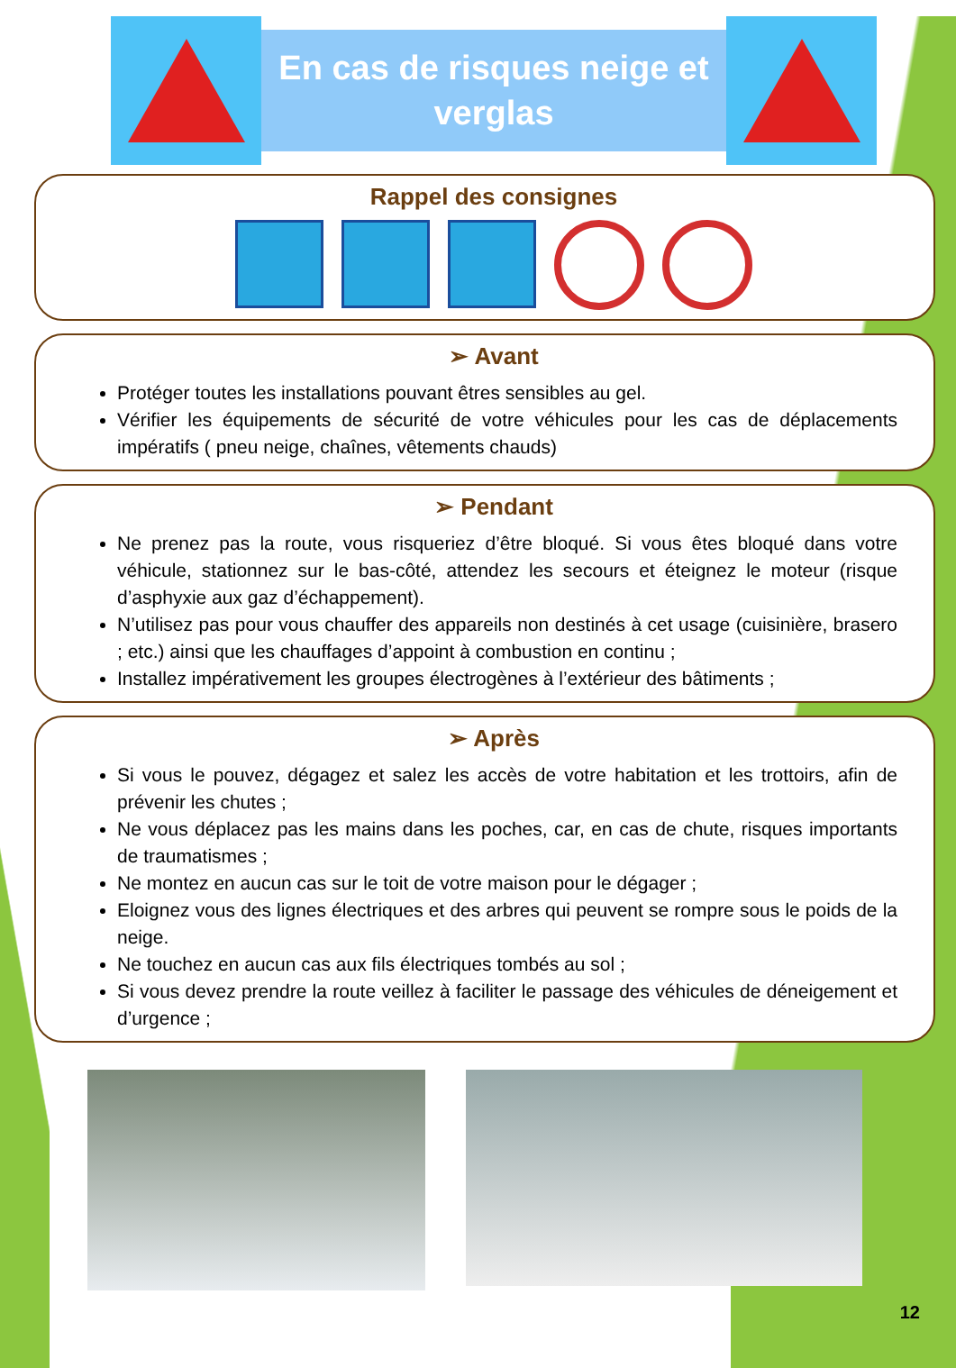En cas de risques neige et verglas
Rappel des consignes
➢ Avant
Protéger toutes les installations pouvant êtres sensibles au gel.
Vérifier les équipements de sécurité de votre véhicules pour les cas de déplacements impératifs ( pneu neige, chaînes, vêtements chauds)
➢ Pendant
Ne prenez pas la route, vous risqueriez d’être bloqué. Si vous êtes bloqué dans votre véhicule, stationnez sur le bas-côté, attendez les secours et éteignez le moteur (risque d’asphyxie aux gaz d’échappement).
N’utilisez pas pour vous chauffer des appareils non destinés à cet usage (cuisinière, brasero ; etc.) ainsi que les chauffages d’appoint à combustion en continu ;
Installez impérativement les groupes électrogènes à l’extérieur des bâtiments ;
➢ Après
Si vous le pouvez, dégagez et salez les accès de votre habitation et les trottoirs, afin de prévenir les chutes ;
Ne vous déplacez pas les mains dans les poches, car, en cas de chute, risques importants de traumatismes ;
Ne montez en aucun cas sur le toit de votre maison pour le dégager ;
Eloignez vous des lignes électriques et des arbres qui peuvent se rompre sous le poids de la neige.
Ne touchez en aucun cas aux fils électriques tombés au sol ;
Si vous devez prendre la route veillez à faciliter le passage des véhicules de déneigement et d’urgence ;
12